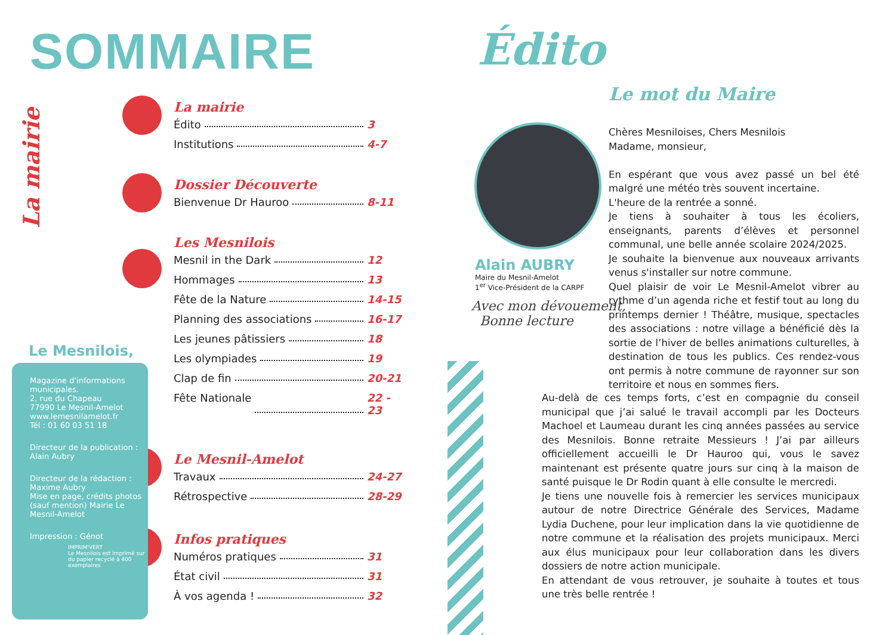SOMMAIRE
La mairie
La mairie
Édito 3
Institutions 4-7
Dossier Découverte
Bienvenue Dr Hauroo 8-11
Les Mesnilois
Mesnil in the Dark 12
Hommages 13
Fête de la Nature 14-15
Planning des associations 16-17
Les jeunes pâtissiers 18
Les olympiades 19
Clap de fin 20-21
Fête Nationale 22 - 23
Le Mesnil-Amelot
Travaux 24-27
Rétrospective 28-29
Infos pratiques
Numéros pratiques 31
État civil 31
À vos agenda ! 32
Le Mesnilois,
Magazine d'informations municipales.
2, rue du Chapeau
77990 Le Mesnil-Amelot
www.lemesnilamelot.fr
Tél : 01 60 03 51 18
Directeur de la publication : Alain Aubry
Directeur de la rédaction : Maxime Aubry
Mise en page, crédits photos (sauf mention) Mairie Le Mesnil-Amelot
Impression : Génot
IMPRIM'VERT
Le Mesnilois est imprimé sur du papier recyclé à 400 exemplaires
Édito
Le mot du Maire
Alain AUBRY
Maire du Mesnil-Amelot
1<sup>er</sup> Vice-Président de la CARPF
Avec mon dévouement,
Bonne lecture
Chères Mesniloises, Chers Mesnilois
Madame, monsieur,
En espérant que vous avez passé un bel été malgré une météo très souvent incertaine.
L'heure de la rentrée a sonné.
Je tiens à souhaiter à tous les écoliers, enseignants, parents d’élèves et personnel communal, une belle année scolaire 2024/2025.
Je souhaite la bienvenue aux nouveaux arrivants venus s'installer sur notre commune.
Quel plaisir de voir Le Mesnil-Amelot vibrer au rythme d’un agenda riche et festif tout au long du printemps dernier ! Théâtre, musique, spectacles des associations : notre village a bénéficié dès la sortie de l’hiver de belles animations culturelles, à destination de tous les publics. Ces rendez-vous ont permis à notre commune de rayonner sur son territoire et nous en sommes fiers.
Au-delà de ces temps forts, c’est en compagnie du conseil municipal que j’ai salué le travail accompli par les Docteurs Machoel et Laumeau durant les cinq années passées au service des Mesnilois. Bonne retraite Messieurs ! J’ai par ailleurs officiellement accueilli le Dr Hauroo qui, vous le savez maintenant est présente quatre jours sur cinq à la maison de santé puisque le Dr Rodin quant à elle consulte le mercredi.
Je tiens une nouvelle fois à remercier les services municipaux autour de notre Directrice Générale des Services, Madame Lydia Duchene, pour leur implication dans la vie quotidienne de notre commune et la réalisation des projets municipaux. Merci aux élus municipaux pour leur collaboration dans les divers dossiers de notre action municipale.
En attendant de vous retrouver, je souhaite à toutes et tous une très belle rentrée !